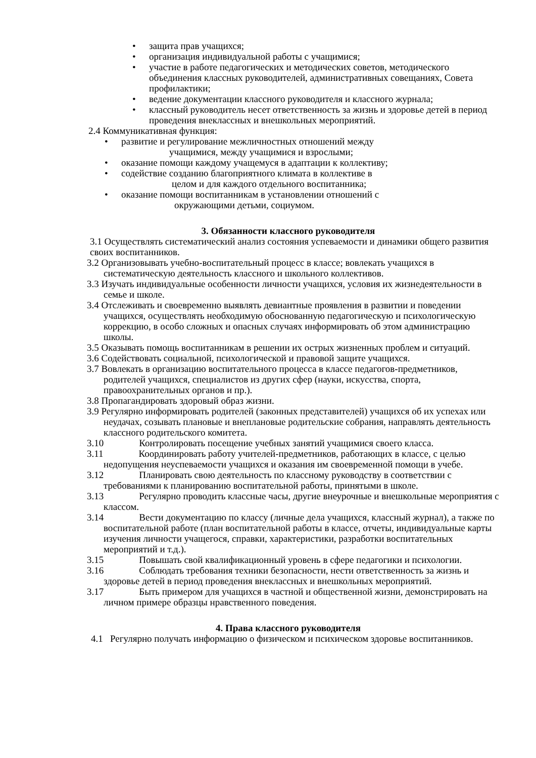• защита прав учащихся;
• организация индивидуальной работы с учащимися;
• участие в работе педагогических и методических советов, методического объединения классных руководителей, административных совещаниях, Совета профилактики;
• ведение документации классного руководителя и классного журнала;
• классный руководитель несет ответственность за жизнь и здоровье детей в период проведения внеклассных и внешкольных мероприятий.
2.4 Коммуникативная функция:
• развитие и регулирование межличностных отношений между
учащимися, между учащимися и взрослыми;
• оказание помощи каждому учащемуся в адаптации к коллективу;
• содействие созданию благоприятного климата в коллективе в
целом и для каждого отдельного воспитанника;
• оказание помощи воспитанникам в установлении отношений с
окружающими детьми, социумом.
3. Обязанности классного руководителя
3.1 Осуществлять систематический анализ состояния успеваемости и динамики общего развития своих воспитанников.
3.2 Организовывать учебно-воспитательный процесс в классе; вовлекать учащихся в систематическую деятельность классного и школьного коллективов.
3.3 Изучать индивидуальные особенности личности учащихся, условия их жизнедеятельности в семье и школе.
3.4 Отслеживать и своевременно выявлять девиантные проявления в развитии и поведении учащихся, осуществлять необходимую обоснованную педагогическую и психологическую коррекцию, в особо сложных и опасных случаях информировать об этом администрацию школы.
3.5 Оказывать помощь воспитанникам в решении их острых жизненных проблем и ситуаций.
3.6 Содействовать социальной, психологической и правовой защите учащихся.
3.7 Вовлекать в организацию воспитательного процесса в классе педагогов-предметников, родителей учащихся, специалистов из других сфер (науки, искусства, спорта, правоохранительных органов и пр.).
3.8 Пропагандировать здоровый образ жизни.
3.9 Регулярно информировать родителей (законных представителей) учащихся об их успехах или неудачах, созывать плановые и внеплановые родительские собрания, направлять деятельность классного родительского комитета.
3.10 Контролировать посещение учебных занятий учащимися своего класса.
3.11 Координировать работу учителей-предметников, работающих в классе, с целью недопущения неуспеваемости учащихся и оказания им своевременной помощи в учебе.
3.12 Планировать свою деятельность по классному руководству в соответствии с требованиями к планированию воспитательной работы, принятыми в школе.
3.13 Регулярно проводить классные часы, другие внеурочные и внешкольные мероприятия с классом.
3.14 Вести документацию по классу (личные дела учащихся, классный журнал), а также по воспитательной работе (план воспитательной работы в классе, отчеты, индивидуальные карты изучения личности учащегося, справки, характеристики, разработки воспитательных мероприятий и т.д.).
3.15 Повышать свой квалификационный уровень в сфере педагогики и психологии.
3.16 Соблюдать требования техники безопасности, нести ответственность за жизнь и здоровье детей в период проведения внеклассных и внешкольных мероприятий.
3.17 Быть примером для учащихся в частной и общественной жизни, демонстрировать на личном примере образцы нравственного поведения.
4. Права классного руководителя
4.1 Регулярно получать информацию о физическом и психическом здоровье воспитанников.